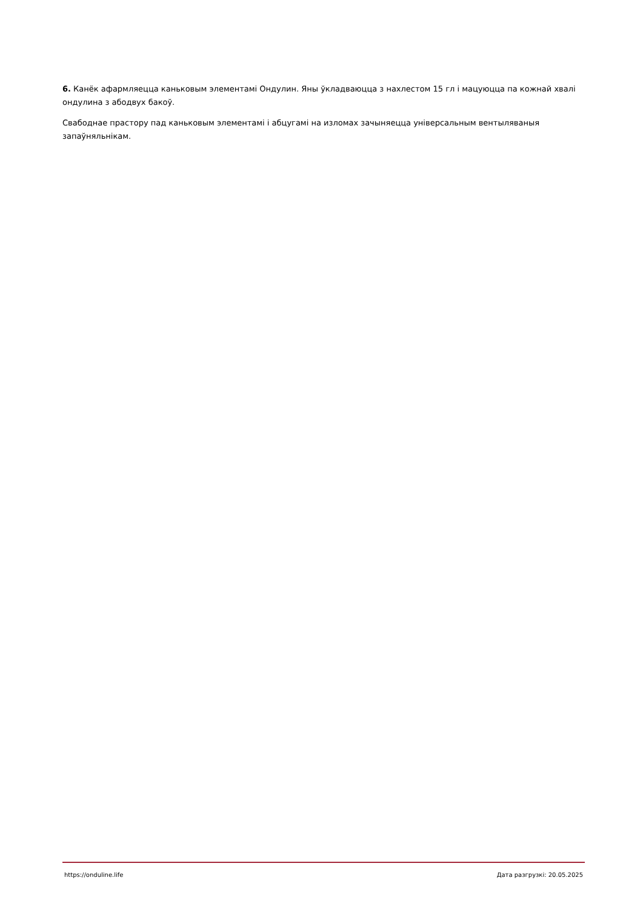6. Канёк афармляецца каньковым элементамі Ондулин. Яны ўкладваюцца з нахлестом 15 гл і мацуюцца па кожнай хвалі ондулина з абодвух бакоў.
Свабоднае прастору пад каньковым элементамі і абцугамі на изломах зачыняецца універсальным вентыляваныя запаўняльнікам.
https://onduline.life Дата разгрузкі: 20.05.2025